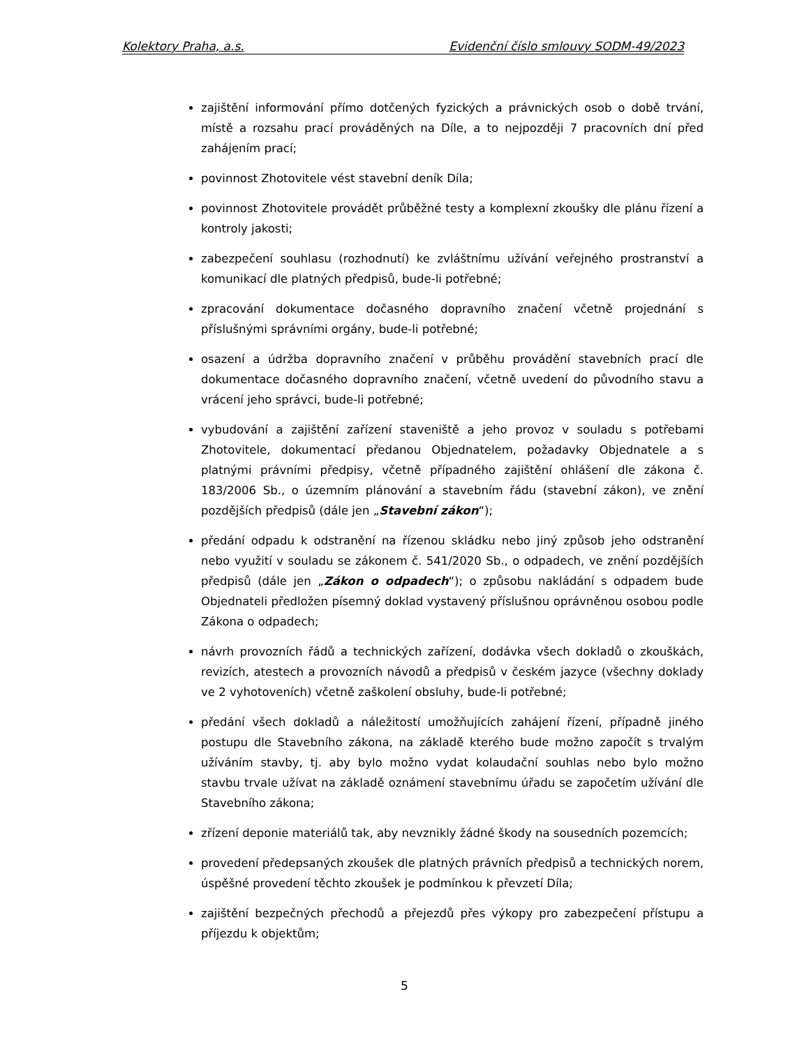Kolektory Praha, a.s. Evidenční číslo smlouvy SODM-49/2023
zajištění informování přímo dotčených fyzických a právnických osob o době trvání, místě a rozsahu prací prováděných na Díle, a to nejpozději 7 pracovních dní před zahájením prací;
povinnost Zhotovitele vést stavební deník Díla;
povinnost Zhotovitele provádět průběžné testy a komplexní zkoušky dle plánu řízení a kontroly jakosti;
zabezpečení souhlasu (rozhodnutí) ke zvláštnímu užívání veřejného prostranství a komunikací dle platných předpisů, bude-li potřebné;
zpracování dokumentace dočasného dopravního značení včetně projednání s příslušnými správními orgány, bude-li potřebné;
osazení a údržba dopravního značení v průběhu provádění stavebních prací dle dokumentace dočasného dopravního značení, včetně uvedení do původního stavu a vrácení jeho správci, bude-li potřebné;
vybudování a zajištění zařízení staveniště a jeho provoz v souladu s potřebami Zhotovitele, dokumentací předanou Objednatelem, požadavky Objednatele a s platnými právními předpisy, včetně případného zajištění ohlášení dle zákona č. 183/2006 Sb., o územním plánování a stavebním řádu (stavební zákon), ve znění pozdějších předpisů (dále jen „Stavební zákon“);
předání odpadu k odstranění na řízenou skládku nebo jiný způsob jeho odstranění nebo využití v souladu se zákonem č. 541/2020 Sb., o odpadech, ve znění pozdějších předpisů (dále jen „Zákon o odpadech“); o způsobu nakládání s odpadem bude Objednateli předložen písemný doklad vystavený příslušnou oprávněnou osobou podle Zákona o odpadech;
návrh provozních řádů a technických zařízení, dodávka všech dokladů o zkouškách, revizích, atestech a provozních návodů a předpisů v českém jazyce (všechny doklady ve 2 vyhotoveních) včetně zaškolení obsluhy, bude-li potřebné;
předání všech dokladů a náležitostí umožňujících zahájení řízení, případně jiného postupu dle Stavebního zákona, na základě kterého bude možno započít s trvalým užíváním stavby, tj. aby bylo možno vydat kolaudační souhlas nebo bylo možno stavbu trvale užívat na základě oznámení stavebnímu úřadu se započetím užívání dle Stavebního zákona;
zřízení deponie materiálů tak, aby nevznikly žádné škody na sousedních pozemcích;
provedení předepsaných zkoušek dle platných právních předpisů a technických norem, úspěšné provedení těchto zkoušek je podmínkou k převzetí Díla;
zajištění bezpečných přechodů a přejezdů přes výkopy pro zabezpečení přístupu a příjezdu k objektům;
5